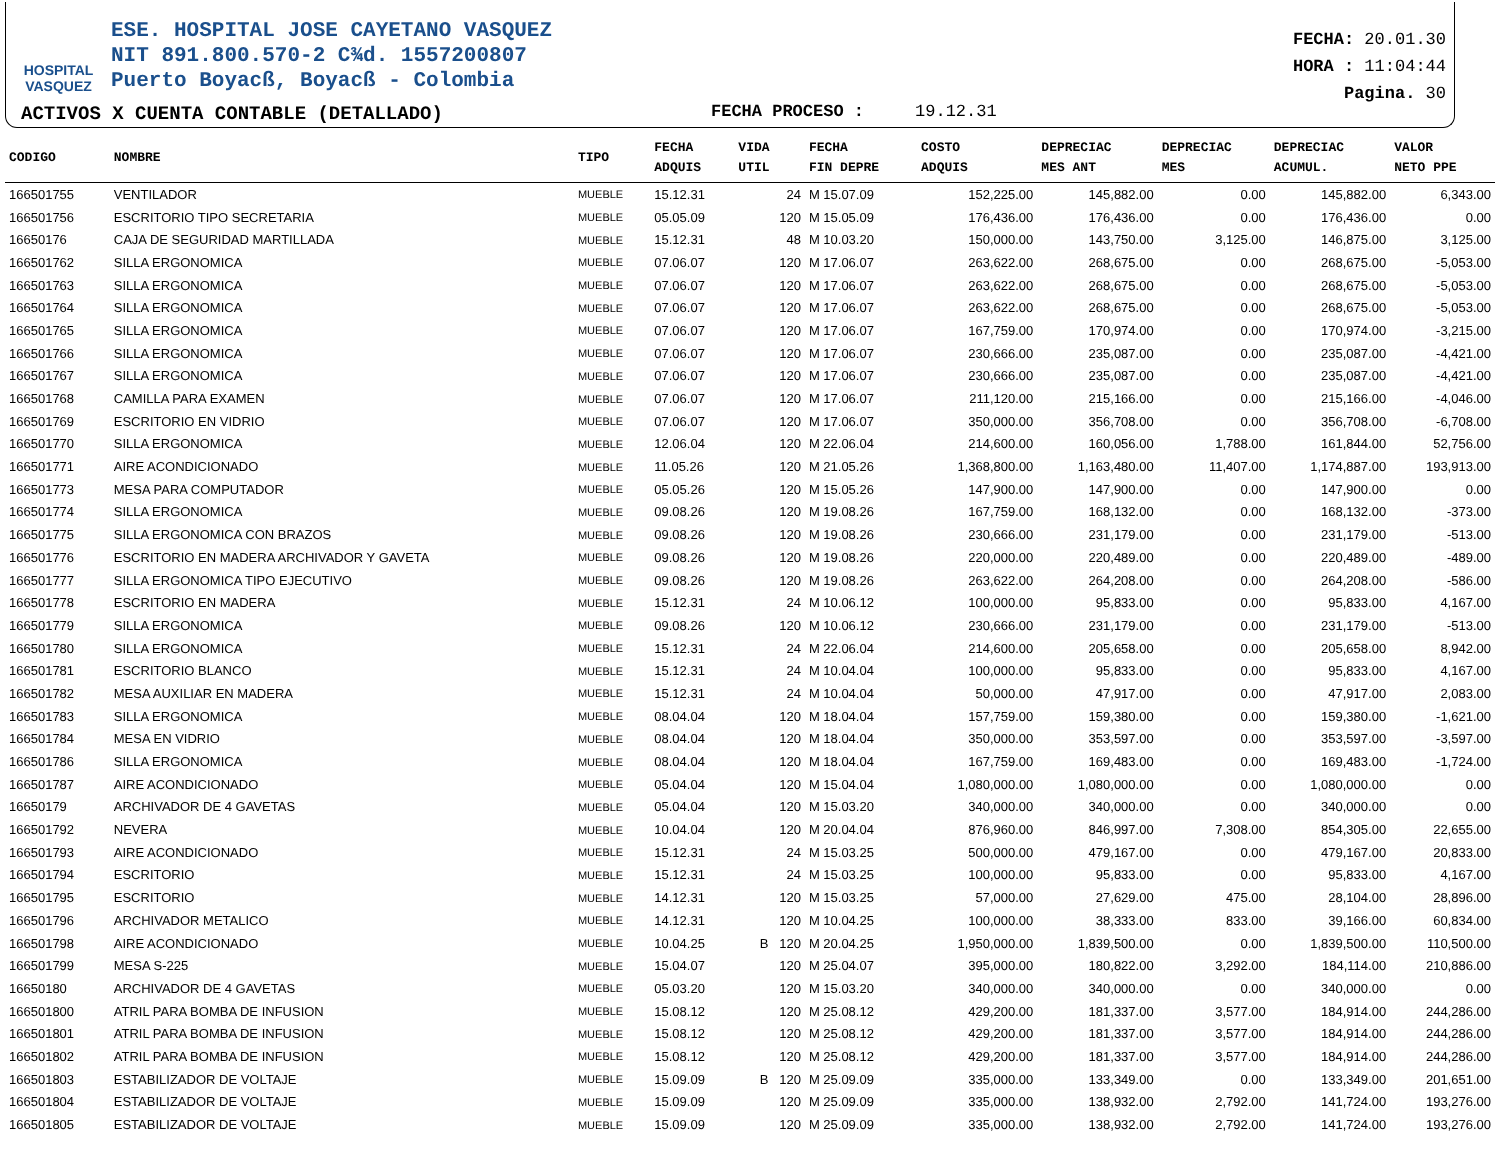HOSPITAL
VASQUEZ
ESE. HOSPITAL JOSE CAYETANO VASQUEZ
NIT 891.800.570-2 C¾d. 1557200807
Puerto Boyacß, Boyacß - Colombia
FECHA: 20.01.30
HORA : 11:04:44
Pagina. 30
ACTIVOS X CUENTA CONTABLE (DETALLADO)
FECHA PROCESO : 19.12.31
| CODIGO | NOMBRE | TIPO | FECHA ADQUIS | VIDA UTIL | FECHA FIN DEPRE | COSTO ADQUIS | DEPRECIAC MES ANT | DEPRECIAC MES | DEPRECIAC ACUMUL. | VALOR NETO PPE |
| --- | --- | --- | --- | --- | --- | --- | --- | --- | --- | --- |
| 166501755 | VENTILADOR | MUEBLE | 15.12.31 | 24 | M 15.07.09 | 152,225.00 | 145,882.00 | 0.00 | 145,882.00 | 6,343.00 |
| 166501756 | ESCRITORIO TIPO SECRETARIA | MUEBLE | 05.05.09 | 120 | M 15.05.09 | 176,436.00 | 176,436.00 | 0.00 | 176,436.00 | 0.00 |
| 16650176 | CAJA DE SEGURIDAD MARTILLADA | MUEBLE | 15.12.31 | 48 | M 10.03.20 | 150,000.00 | 143,750.00 | 3,125.00 | 146,875.00 | 3,125.00 |
| 166501762 | SILLA ERGONOMICA | MUEBLE | 07.06.07 | 120 | M 17.06.07 | 263,622.00 | 268,675.00 | 0.00 | 268,675.00 | -5,053.00 |
| 166501763 | SILLA ERGONOMICA | MUEBLE | 07.06.07 | 120 | M 17.06.07 | 263,622.00 | 268,675.00 | 0.00 | 268,675.00 | -5,053.00 |
| 166501764 | SILLA ERGONOMICA | MUEBLE | 07.06.07 | 120 | M 17.06.07 | 263,622.00 | 268,675.00 | 0.00 | 268,675.00 | -5,053.00 |
| 166501765 | SILLA ERGONOMICA | MUEBLE | 07.06.07 | 120 | M 17.06.07 | 167,759.00 | 170,974.00 | 0.00 | 170,974.00 | -3,215.00 |
| 166501766 | SILLA ERGONOMICA | MUEBLE | 07.06.07 | 120 | M 17.06.07 | 230,666.00 | 235,087.00 | 0.00 | 235,087.00 | -4,421.00 |
| 166501767 | SILLA ERGONOMICA | MUEBLE | 07.06.07 | 120 | M 17.06.07 | 230,666.00 | 235,087.00 | 0.00 | 235,087.00 | -4,421.00 |
| 166501768 | CAMILLA PARA EXAMEN | MUEBLE | 07.06.07 | 120 | M 17.06.07 | 211,120.00 | 215,166.00 | 0.00 | 215,166.00 | -4,046.00 |
| 166501769 | ESCRITORIO EN VIDRIO | MUEBLE | 07.06.07 | 120 | M 17.06.07 | 350,000.00 | 356,708.00 | 0.00 | 356,708.00 | -6,708.00 |
| 166501770 | SILLA ERGONOMICA | MUEBLE | 12.06.04 | 120 | M 22.06.04 | 214,600.00 | 160,056.00 | 1,788.00 | 161,844.00 | 52,756.00 |
| 166501771 | AIRE ACONDICIONADO | MUEBLE | 11.05.26 | 120 | M 21.05.26 | 1,368,800.00 | 1,163,480.00 | 11,407.00 | 1,174,887.00 | 193,913.00 |
| 166501773 | MESA PARA COMPUTADOR | MUEBLE | 05.05.26 | 120 | M 15.05.26 | 147,900.00 | 147,900.00 | 0.00 | 147,900.00 | 0.00 |
| 166501774 | SILLA ERGONOMICA | MUEBLE | 09.08.26 | 120 | M 19.08.26 | 167,759.00 | 168,132.00 | 0.00 | 168,132.00 | -373.00 |
| 166501775 | SILLA ERGONOMICA CON BRAZOS | MUEBLE | 09.08.26 | 120 | M 19.08.26 | 230,666.00 | 231,179.00 | 0.00 | 231,179.00 | -513.00 |
| 166501776 | ESCRITORIO EN MADERA ARCHIVADOR Y GAVETA | MUEBLE | 09.08.26 | 120 | M 19.08.26 | 220,000.00 | 220,489.00 | 0.00 | 220,489.00 | -489.00 |
| 166501777 | SILLA ERGONOMICA TIPO EJECUTIVO | MUEBLE | 09.08.26 | 120 | M 19.08.26 | 263,622.00 | 264,208.00 | 0.00 | 264,208.00 | -586.00 |
| 166501778 | ESCRITORIO EN MADERA | MUEBLE | 15.12.31 | 24 | M 10.06.12 | 100,000.00 | 95,833.00 | 0.00 | 95,833.00 | 4,167.00 |
| 166501779 | SILLA ERGONOMICA | MUEBLE | 09.08.26 | 120 | M 10.06.12 | 230,666.00 | 231,179.00 | 0.00 | 231,179.00 | -513.00 |
| 166501780 | SILLA ERGONOMICA | MUEBLE | 15.12.31 | 24 | M 22.06.04 | 214,600.00 | 205,658.00 | 0.00 | 205,658.00 | 8,942.00 |
| 166501781 | ESCRITORIO BLANCO | MUEBLE | 15.12.31 | 24 | M 10.04.04 | 100,000.00 | 95,833.00 | 0.00 | 95,833.00 | 4,167.00 |
| 166501782 | MESA AUXILIAR EN MADERA | MUEBLE | 15.12.31 | 24 | M 10.04.04 | 50,000.00 | 47,917.00 | 0.00 | 47,917.00 | 2,083.00 |
| 166501783 | SILLA ERGONOMICA | MUEBLE | 08.04.04 | 120 | M 18.04.04 | 157,759.00 | 159,380.00 | 0.00 | 159,380.00 | -1,621.00 |
| 166501784 | MESA EN VIDRIO | MUEBLE | 08.04.04 | 120 | M 18.04.04 | 350,000.00 | 353,597.00 | 0.00 | 353,597.00 | -3,597.00 |
| 166501786 | SILLA ERGONOMICA | MUEBLE | 08.04.04 | 120 | M 18.04.04 | 167,759.00 | 169,483.00 | 0.00 | 169,483.00 | -1,724.00 |
| 166501787 | AIRE ACONDICIONADO | MUEBLE | 05.04.04 | 120 | M 15.04.04 | 1,080,000.00 | 1,080,000.00 | 0.00 | 1,080,000.00 | 0.00 |
| 16650179 | ARCHIVADOR DE 4 GAVETAS | MUEBLE | 05.04.04 | 120 | M 15.03.20 | 340,000.00 | 340,000.00 | 0.00 | 340,000.00 | 0.00 |
| 166501792 | NEVERA | MUEBLE | 10.04.04 | 120 | M 20.04.04 | 876,960.00 | 846,997.00 | 7,308.00 | 854,305.00 | 22,655.00 |
| 166501793 | AIRE ACONDICIONADO | MUEBLE | 15.12.31 | 24 | M 15.03.25 | 500,000.00 | 479,167.00 | 0.00 | 479,167.00 | 20,833.00 |
| 166501794 | ESCRITORIO | MUEBLE | 15.12.31 | 24 | M 15.03.25 | 100,000.00 | 95,833.00 | 0.00 | 95,833.00 | 4,167.00 |
| 166501795 | ESCRITORIO | MUEBLE | 14.12.31 | 120 | M 15.03.25 | 57,000.00 | 27,629.00 | 475.00 | 28,104.00 | 28,896.00 |
| 166501796 | ARCHIVADOR METALICO | MUEBLE | 14.12.31 | 120 | M 10.04.25 | 100,000.00 | 38,333.00 | 833.00 | 39,166.00 | 60,834.00 |
| 166501798 | AIRE ACONDICIONADO | MUEBLE | 10.04.25 | B 120 | M 20.04.25 | 1,950,000.00 | 1,839,500.00 | 0.00 | 1,839,500.00 | 110,500.00 |
| 166501799 | MESA S-225 | MUEBLE | 15.04.07 | 120 | M 25.04.07 | 395,000.00 | 180,822.00 | 3,292.00 | 184,114.00 | 210,886.00 |
| 16650180 | ARCHIVADOR DE 4 GAVETAS | MUEBLE | 05.03.20 | 120 | M 15.03.20 | 340,000.00 | 340,000.00 | 0.00 | 340,000.00 | 0.00 |
| 166501800 | ATRIL PARA BOMBA DE INFUSION | MUEBLE | 15.08.12 | 120 | M 25.08.12 | 429,200.00 | 181,337.00 | 3,577.00 | 184,914.00 | 244,286.00 |
| 166501801 | ATRIL PARA BOMBA DE INFUSION | MUEBLE | 15.08.12 | 120 | M 25.08.12 | 429,200.00 | 181,337.00 | 3,577.00 | 184,914.00 | 244,286.00 |
| 166501802 | ATRIL PARA BOMBA DE INFUSION | MUEBLE | 15.08.12 | 120 | M 25.08.12 | 429,200.00 | 181,337.00 | 3,577.00 | 184,914.00 | 244,286.00 |
| 166501803 | ESTABILIZADOR DE VOLTAJE | MUEBLE | 15.09.09 | B 120 | M 25.09.09 | 335,000.00 | 133,349.00 | 0.00 | 133,349.00 | 201,651.00 |
| 166501804 | ESTABILIZADOR DE VOLTAJE | MUEBLE | 15.09.09 | 120 | M 25.09.09 | 335,000.00 | 138,932.00 | 2,792.00 | 141,724.00 | 193,276.00 |
| 166501805 | ESTABILIZADOR DE VOLTAJE | MUEBLE | 15.09.09 | 120 | M 25.09.09 | 335,000.00 | 138,932.00 | 2,792.00 | 141,724.00 | 193,276.00 |